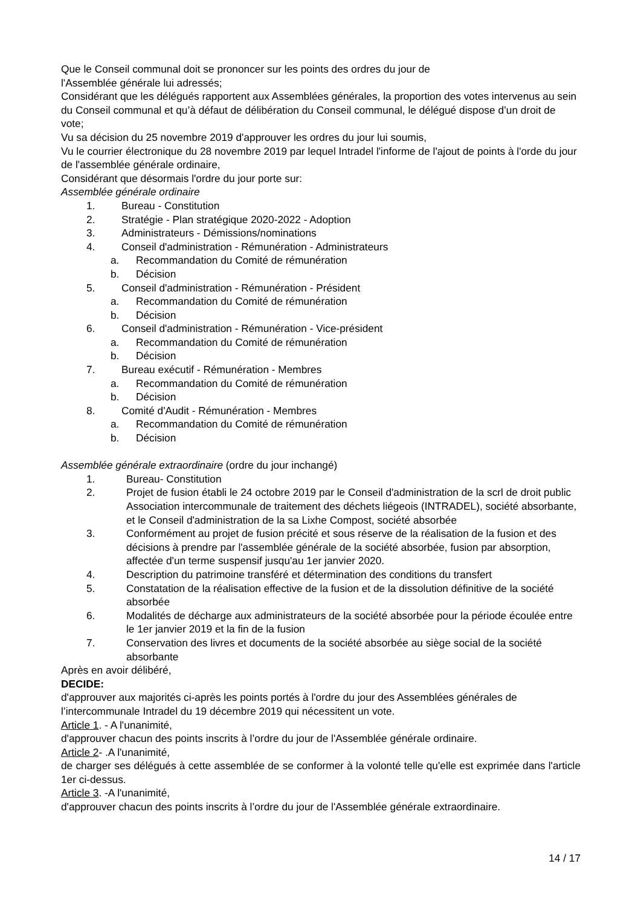Que le Conseil communal doit se prononcer sur les points des ordres du jour de
l'Assemblée générale lui adressés;
Considérant que les délégués rapportent aux Assemblées générales, la proportion des votes intervenus au sein du Conseil communal et qu’à défaut de délibération du Conseil communal, le délégué dispose d’un droit de vote;
Vu sa décision du 25 novembre 2019 d'approuver les ordres du jour lui soumis,
Vu le courrier électronique du 28 novembre 2019 par lequel Intradel l'informe de l'ajout de points à l'orde du jour de l'assemblée générale ordinaire,
Considérant que désormais l'ordre du jour porte sur:
Assemblée générale ordinaire
1. Bureau - Constitution
2. Stratégie - Plan stratégique 2020-2022 - Adoption
3. Administrateurs - Démissions/nominations
4. Conseil d'administration - Rémunération - Administrateurs
a. Recommandation du Comité de rémunération
b. Décision
5. Conseil d'administration - Rémunération - Président
a. Recommandation du Comité de rémunération
b. Décision
6. Conseil d'administration - Rémunération - Vice-président
a. Recommandation du Comité de rémunération
b. Décision
7. Bureau exécutif - Rémunération - Membres
a. Recommandation du Comité de rémunération
b. Décision
8. Comité d'Audit - Rémunération - Membres
a. Recommandation du Comité de rémunération
b. Décision
Assemblée générale extraordinaire (ordre du jour inchangé)
1. Bureau- Constitution
2. Projet de fusion établi le 24 octobre 2019 par le Conseil d'administration de la scrl de droit public Association intercommunale de traitement des déchets liégeois (INTRADEL), société absorbante, et le Conseil d'administration de la sa Lixhe Compost, société absorbée
3. Conformément au projet de fusion précité et sous réserve de la réalisation de la fusion et des décisions à prendre par l'assemblée générale de la société absorbée, fusion par absorption, affectée d'un terme suspensif jusqu'au 1er janvier 2020.
4. Description du patrimoine transféré et détermination des conditions du transfert
5. Constatation de la réalisation effective de la fusion et de la dissolution définitive de la société absorbée
6. Modalités de décharge aux administrateurs de la société absorbée pour la période écoulée entre le 1er janvier 2019 et la fin de la fusion
7. Conservation des livres et documents de la société absorbée au siège social de la société absorbante
Après en avoir délibéré,
DECIDE:
d'approuver aux majorités ci-après les points portés à l'ordre du jour des Assemblées générales de l’intercommunale Intradel du 19 décembre 2019 qui nécessitent un vote.
Article 1. - A l'unanimité,
d'approuver chacun des points inscrits à l’ordre du jour de l'Assemblée générale ordinaire.
Article 2- .A l'unanimité,
de charger ses délégués à cette assemblée de se conformer à la volonté telle qu'elle est exprimée dans l'article 1er ci-dessus.
Article 3. -A l'unanimité,
d'approuver chacun des points inscrits à l’ordre du jour de l'Assemblée générale extraordinaire.
14 / 17